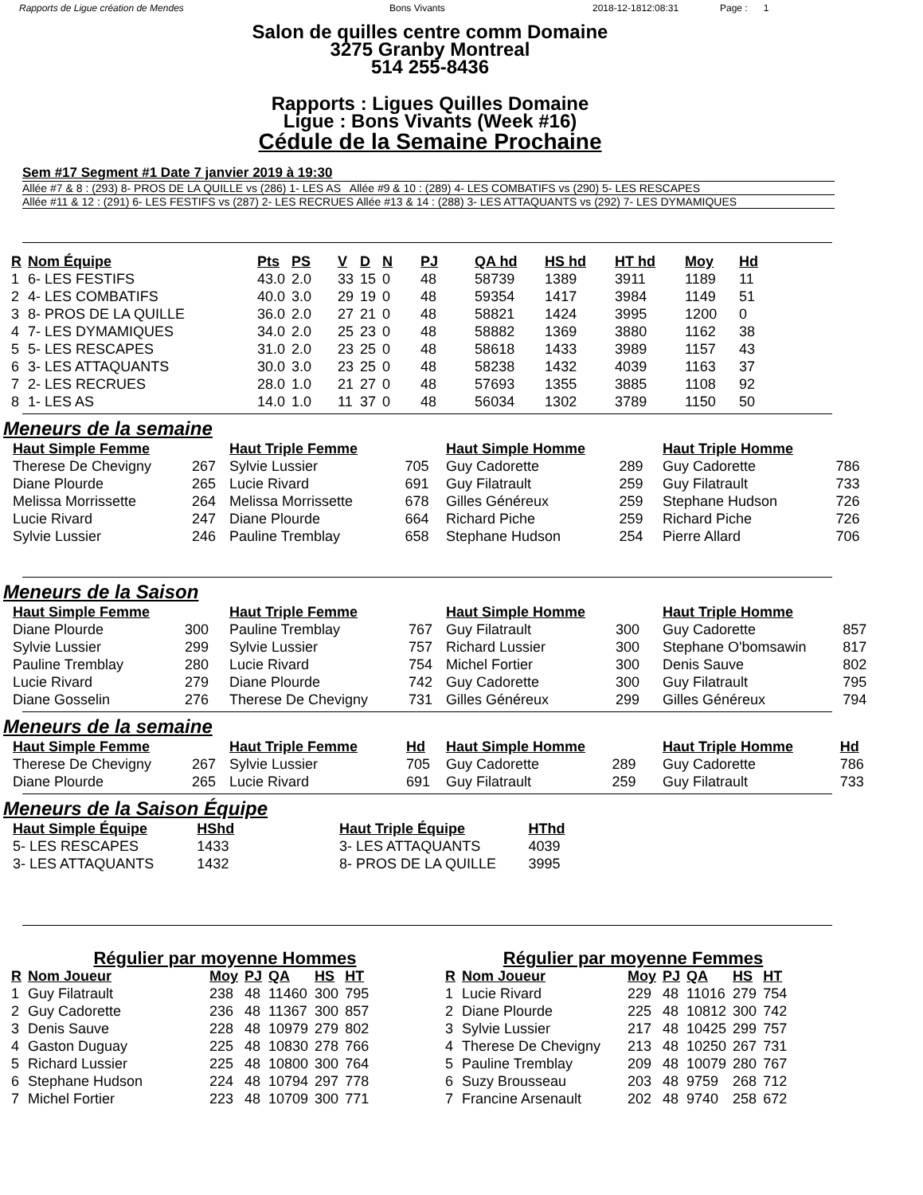Rapports de Ligue création de Mendes Bons Vivants 2018-12-1812:08:31 Page : 1
Salon de quilles centre comm Domaine
3275 Granby Montreal
514 255-8436
Rapports : Ligues Quilles Domaine
Ligue : Bons Vivants (Week #16)
Cédule de la Semaine Prochaine
Sem #17 Segment #1 Date 7 janvier 2019 à 19:30
Allée #7 & 8 : (293) 8- PROS DE LA QUILLE vs (286) 1- LES AS Allée #9 & 10 : (289) 4- LES COMBATIFS vs (290) 5- LES RESCAPES
Allée #11 & 12 : (291) 6- LES FESTIFS vs (287) 2- LES RECRUES Allée #13 & 14 : (288) 3- LES ATTAQUANTS vs (292) 7- LES DYMAMIQUES
| R | Nom Équipe | Pts | PS | V | D | N | PJ | QA hd | HS hd | HT hd | Moy | Hd |
| --- | --- | --- | --- | --- | --- | --- | --- | --- | --- | --- | --- | --- |
| 1 | 6- LES FESTIFS | 43.0 | 2.0 | 33 | 15 | 0 | 48 | 58739 | 1389 | 3911 | 1189 | 11 |
| 2 | 4- LES COMBATIFS | 40.0 | 3.0 | 29 | 19 | 0 | 48 | 59354 | 1417 | 3984 | 1149 | 51 |
| 3 | 8- PROS DE LA QUILLE | 36.0 | 2.0 | 27 | 21 | 0 | 48 | 58821 | 1424 | 3995 | 1200 | 0 |
| 4 | 7- LES DYMAMIQUES | 34.0 | 2.0 | 25 | 23 | 0 | 48 | 58882 | 1369 | 3880 | 1162 | 38 |
| 5 | 5- LES RESCAPES | 31.0 | 2.0 | 23 | 25 | 0 | 48 | 58618 | 1433 | 3989 | 1157 | 43 |
| 6 | 3- LES ATTAQUANTS | 30.0 | 3.0 | 23 | 25 | 0 | 48 | 58238 | 1432 | 4039 | 1163 | 37 |
| 7 | 2- LES RECRUES | 28.0 | 1.0 | 21 | 27 | 0 | 48 | 57693 | 1355 | 3885 | 1108 | 92 |
| 8 | 1- LES AS | 14.0 | 1.0 | 11 | 37 | 0 | 48 | 56034 | 1302 | 3789 | 1150 | 50 |
Meneurs de la semaine
| Haut Simple Femme | |
| --- | --- |
| Therese De Chevigny | 267 |
| Diane Plourde | 265 |
| Melissa Morrissette | 264 |
| Lucie Rivard | 247 |
| Sylvie Lussier | 246 |
| Haut Triple Femme | |
| --- | --- |
| Sylvie Lussier | 705 |
| Lucie Rivard | 691 |
| Melissa Morrissette | 678 |
| Diane Plourde | 664 |
| Pauline Tremblay | 658 |
| Haut Simple Homme | |
| --- | --- |
| Guy Cadorette | 289 |
| Guy Filatrault | 259 |
| Gilles Généreux | 259 |
| Richard Piche | 259 |
| Stephane Hudson | 254 |
| Haut Triple Homme | |
| --- | --- |
| Guy Cadorette | 786 |
| Guy Filatrault | 733 |
| Stephane Hudson | 726 |
| Richard Piche | 726 |
| Pierre Allard | 706 |
Meneurs de la Saison
| Haut Simple Femme | |
| --- | --- |
| Diane Plourde | 300 |
| Sylvie Lussier | 299 |
| Pauline Tremblay | 280 |
| Lucie Rivard | 279 |
| Diane Gosselin | 276 |
| Haut Triple Femme | |
| --- | --- |
| Pauline Tremblay | 767 |
| Sylvie Lussier | 757 |
| Lucie Rivard | 754 |
| Diane Plourde | 742 |
| Therese De Chevigny | 731 |
| Haut Simple Homme | |
| --- | --- |
| Guy Filatrault | 300 |
| Richard Lussier | 300 |
| Michel Fortier | 300 |
| Guy Cadorette | 300 |
| Gilles Généreux | 299 |
| Haut Triple Homme | |
| --- | --- |
| Guy Cadorette | 857 |
| Stephane O'bomsawin | 817 |
| Denis Sauve | 802 |
| Guy Filatrault | 795 |
| Gilles Généreux | 794 |
Meneurs de la semaine
| Haut Simple Femme | |
| --- | --- |
| Therese De Chevigny | 267 |
| Diane Plourde | 265 |
| Haut Triple Femme | Hd |
| --- | --- |
| Sylvie Lussier | 705 |
| Lucie Rivard | 691 |
| Haut Simple Homme | |
| --- | --- |
| Guy Cadorette | 289 |
| Guy Filatrault | 259 |
| Haut Triple Homme | Hd |
| --- | --- |
| Guy Cadorette | 786 |
| Guy Filatrault | 733 |
Meneurs de la Saison Équipe
| Haut Simple Équipe | HShd |
| --- | --- |
| 5- LES RESCAPES | 1433 |
| 3- LES ATTAQUANTS | 1432 |
| Haut Triple Équipe | HThd |
| --- | --- |
| 3- LES ATTAQUANTS | 4039 |
| 8- PROS DE LA QUILLE | 3995 |
Régulier par moyenne Hommes
| R | Nom Joueur | Moy | PJ | QA | HS | HT |
| --- | --- | --- | --- | --- | --- | --- |
| 1 | Guy Filatrault | 238 | 48 | 11460 | 300 | 795 |
| 2 | Guy Cadorette | 236 | 48 | 11367 | 300 | 857 |
| 3 | Denis Sauve | 228 | 48 | 10979 | 279 | 802 |
| 4 | Gaston Duguay | 225 | 48 | 10830 | 278 | 766 |
| 5 | Richard Lussier | 225 | 48 | 10800 | 300 | 764 |
| 6 | Stephane Hudson | 224 | 48 | 10794 | 297 | 778 |
| 7 | Michel Fortier | 223 | 48 | 10709 | 300 | 771 |
Régulier par moyenne Femmes
| R | Nom Joueur | Moy | PJ | QA | HS | HT |
| --- | --- | --- | --- | --- | --- | --- |
| 1 | Lucie Rivard | 229 | 48 | 11016 | 279 | 754 |
| 2 | Diane Plourde | 225 | 48 | 10812 | 300 | 742 |
| 3 | Sylvie Lussier | 217 | 48 | 10425 | 299 | 757 |
| 4 | Therese De Chevigny | 213 | 48 | 10250 | 267 | 731 |
| 5 | Pauline Tremblay | 209 | 48 | 10079 | 280 | 767 |
| 6 | Suzy Brousseau | 203 | 48 | 9759 | 268 | 712 |
| 7 | Francine Arsenault | 202 | 48 | 9740 | 258 | 672 |